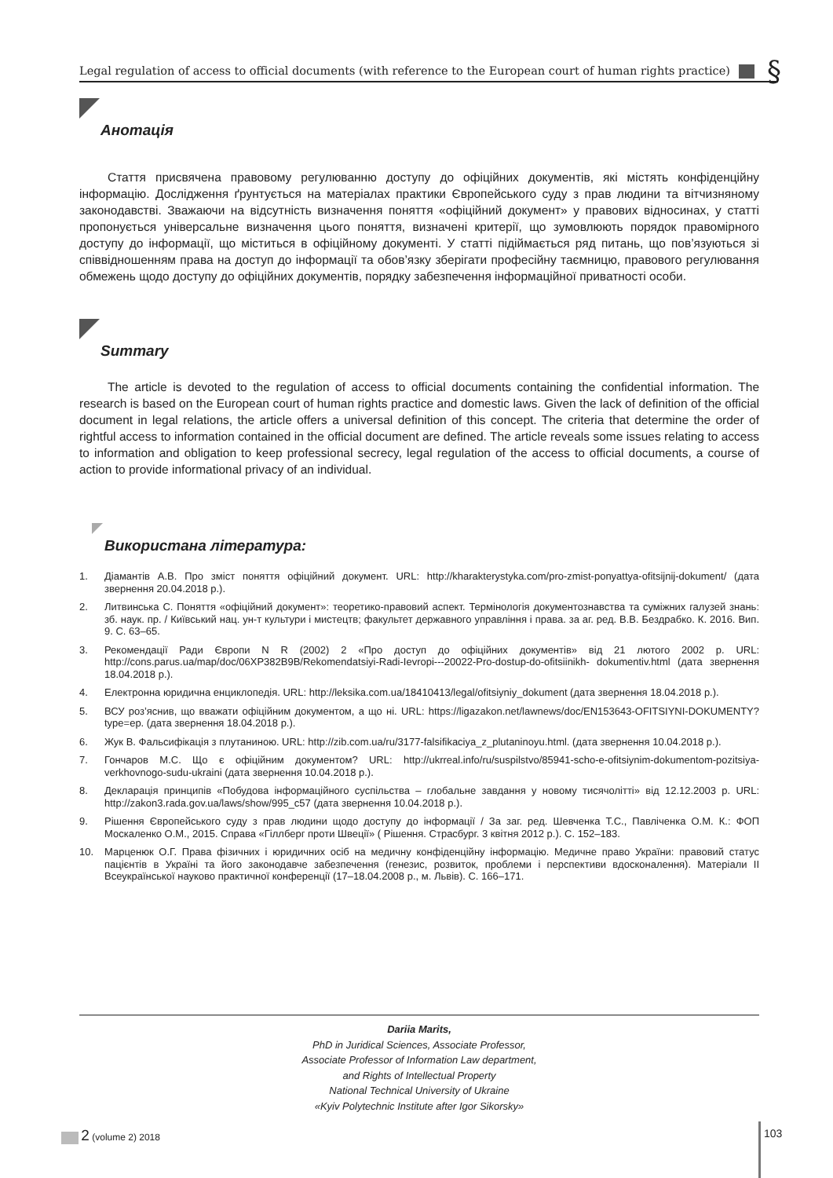Legal regulation of access to official documents (with reference to the European court of human rights practice) §
Анотація
Стаття присвячена правовому регулюванню доступу до офіційних документів, які містять конфіденційну інформацію. Дослідження ґрунтується на матеріалах практики Європейського суду з прав людини та вітчизняному законодавстві. Зважаючи на відсутність визначення поняття «офіційний документ» у правових відносинах, у статті пропонується універсальне визначення цього поняття, визначені критерії, що зумовлюють порядок правомірного доступу до інформації, що міститься в офіційному документі. У статті підіймається ряд питань, що пов’язуються зі співвідношенням права на доступ до інформації та обов’язку зберігати професійну таємницю, правового регулювання обмежень щодо доступу до офіційних документів, порядку забезпечення інформаційної приватності особи.
Summary
The article is devoted to the regulation of access to official documents containing the confidential information. The research is based on the European court of human rights practice and domestic laws. Given the lack of definition of the official document in legal relations, the article offers a universal definition of this concept. The criteria that determine the order of rightful access to information contained in the official document are defined. The article reveals some issues relating to access to information and obligation to keep professional secrecy, legal regulation of the access to official documents, a course of action to provide informational privacy of an individual.
Використана література:
1. Діамантів А.В. Про зміст поняття офіційний документ. URL: http://kharakterystyka.com/pro-zmist-ponyattya-ofitsijnij-dokument/ (дата звернення 20.04.2018 р.).
2. Литвинська С. Поняття «офіційний документ»: теоретико-правовий аспект. Термінологія документознавства та суміжних галузей знань: зб. наук. пр. / Київський нац. ун-т культури і мистецтв; факультет державного управління і права. за аг. ред. В.В. Бездрабко. К. 2016. Вип. 9. С. 63–65.
3. Рекомендації Ради Європи N R (2002) 2 «Про доступ до офіційних документів» від 21 лютого 2002 р. URL: http://cons.parus.ua/map/doc/06XP382B9B/Rekomendatsiyi-Radi-Ievropi---20022-Pro-dostup-do-ofitsiinikh- dokumentiv.html (дата звернення 18.04.2018 р.).
4. Електронна юридична енциклопедія. URL: http://leksika.com.ua/18410413/legal/ofitsiyniy_dokument (дата звернення 18.04.2018 р.).
5. ВСУ роз’яснив, що вважати офіційним документом, а що ні. URL: https://ligazakon.net/lawnews/doc/EN153643-OFITSIYNI-DOKUMENTY?type=ep. (дата звернення 18.04.2018 р.).
6. Жук В. Фальсифікація з плутаниною. URL: http://zib.com.ua/ru/3177-falsifikaciya_z_plutaninoyu.html. (дата звернення 10.04.2018 р.).
7. Гончаров М.С. Що є офіційним документом? URL: http://ukrreal.info/ru/suspilstvo/85941-scho-e-ofitsiynim-dokumentom-pozitsiya-verkhovnogo-sudu-ukraini (дата звернення 10.04.2018 р.).
8. Декларація принципів «Побудова інформаційного суспільства – глобальне завдання у новому тисячолітті» від 12.12.2003 р. URL: http://zakon3.rada.gov.ua/laws/show/995_c57 (дата звернення 10.04.2018 р.).
9. Рішення Європейського суду з прав людини щодо доступу до інформації / За заг. ред. Шевченка Т.С., Павліченка О.М. К.: ФОП Москаленко О.М., 2015. Справа «Гіллберг проти Швеції» ( Рішення. Страсбург. 3 квітня 2012 р.). С. 152–183.
10. Марценюк О.Г. Права фізичних і юридичних осіб на медичну конфіденційну інформацію. Медичне право України: правовий статус пацієнтів в Україні та його законодавче забезпечення (генезис, розвиток, проблеми і перспективи вдосконалення). Матеріали II Всеукраїнської науково практичної конференції (17–18.04.2008 р., м. Львів). С. 166–171.
Dariia Marits,
PhD in Juridical Sciences, Associate Professor,
Associate Professor of Information Law department,
and Rights of Intellectual Property
National Technical University of Ukraine
«Kyiv Polytechnic Institute after Igor Sikorsky»
2 (volume 2) 2018 103